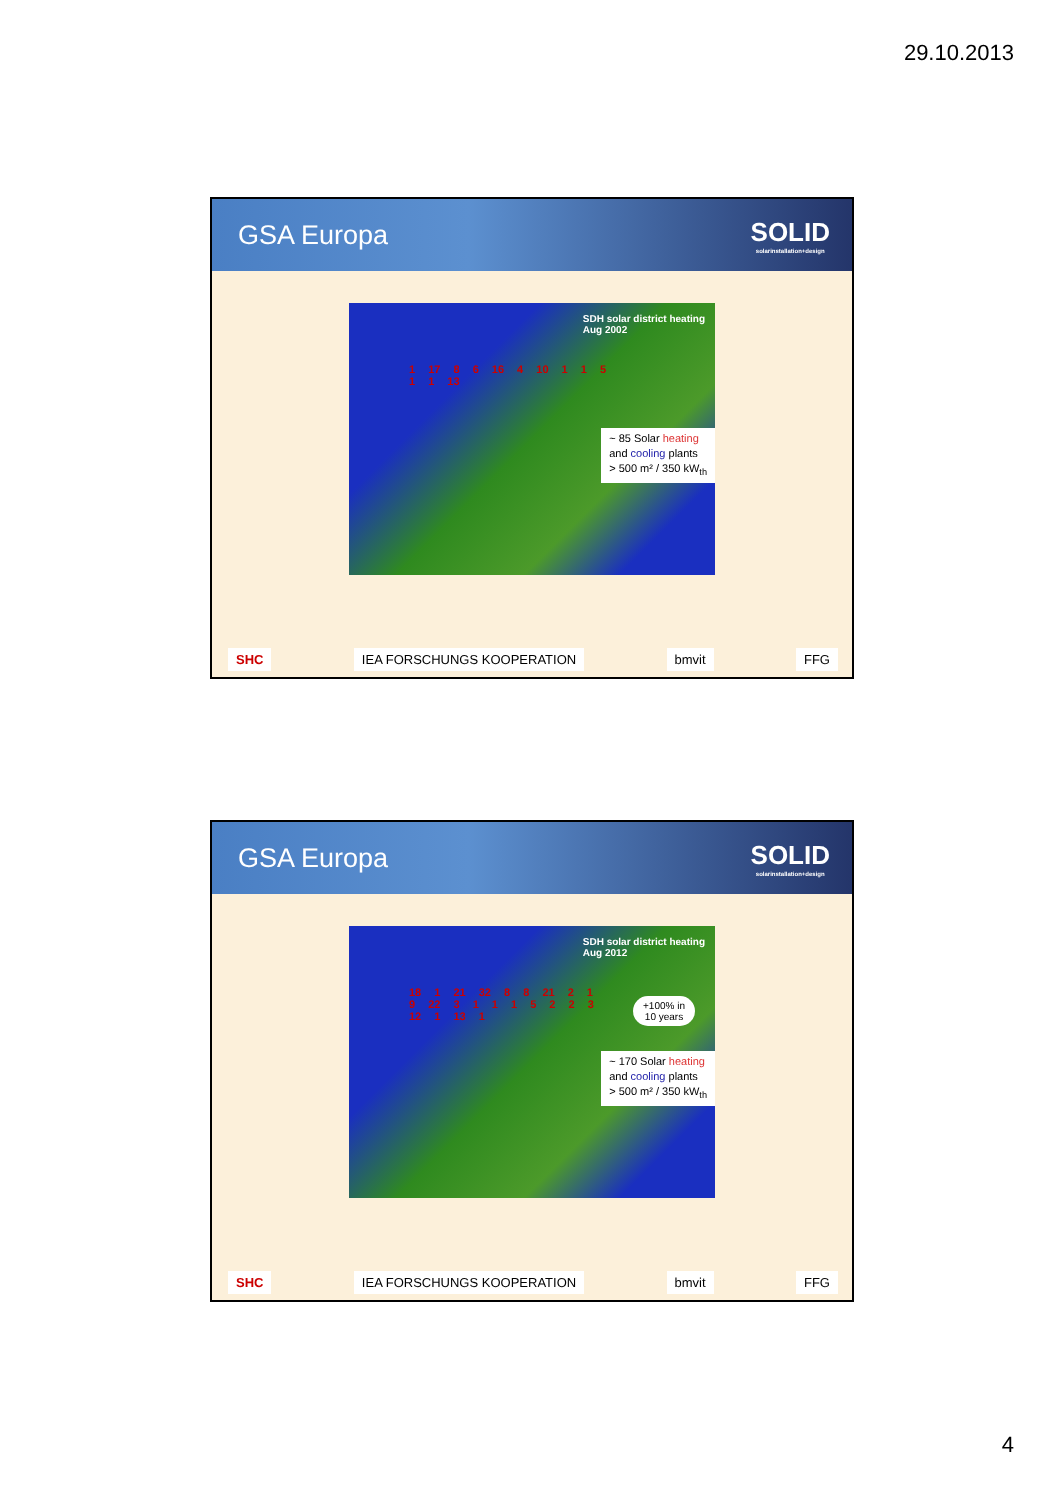29.10.2013
GSA Europa SOLID
solarinstallation+design
SDH solar district heating
Aug 2002
1 17 8 6 16 4 10 1 1 5 1 1 13
~ 85 Solar heating
and cooling plants
> 500 m² / 350 kW<sub>th</sub>
SHC IEA FORSCHUNGS KOOPERATION bmvit FFG
GSA Europa SOLID
solarinstallation+design
SDH solar district heating
Aug 2012
18 1 21 32 8 8 21 2 1 9 22 3 1 1 1 5 2 2 3 12 1 13 1
+100% in
10 years
~ 170 Solar heating
and cooling plants
> 500 m² / 350 kW<sub>th</sub>
SHC IEA FORSCHUNGS KOOPERATION bmvit FFG
4